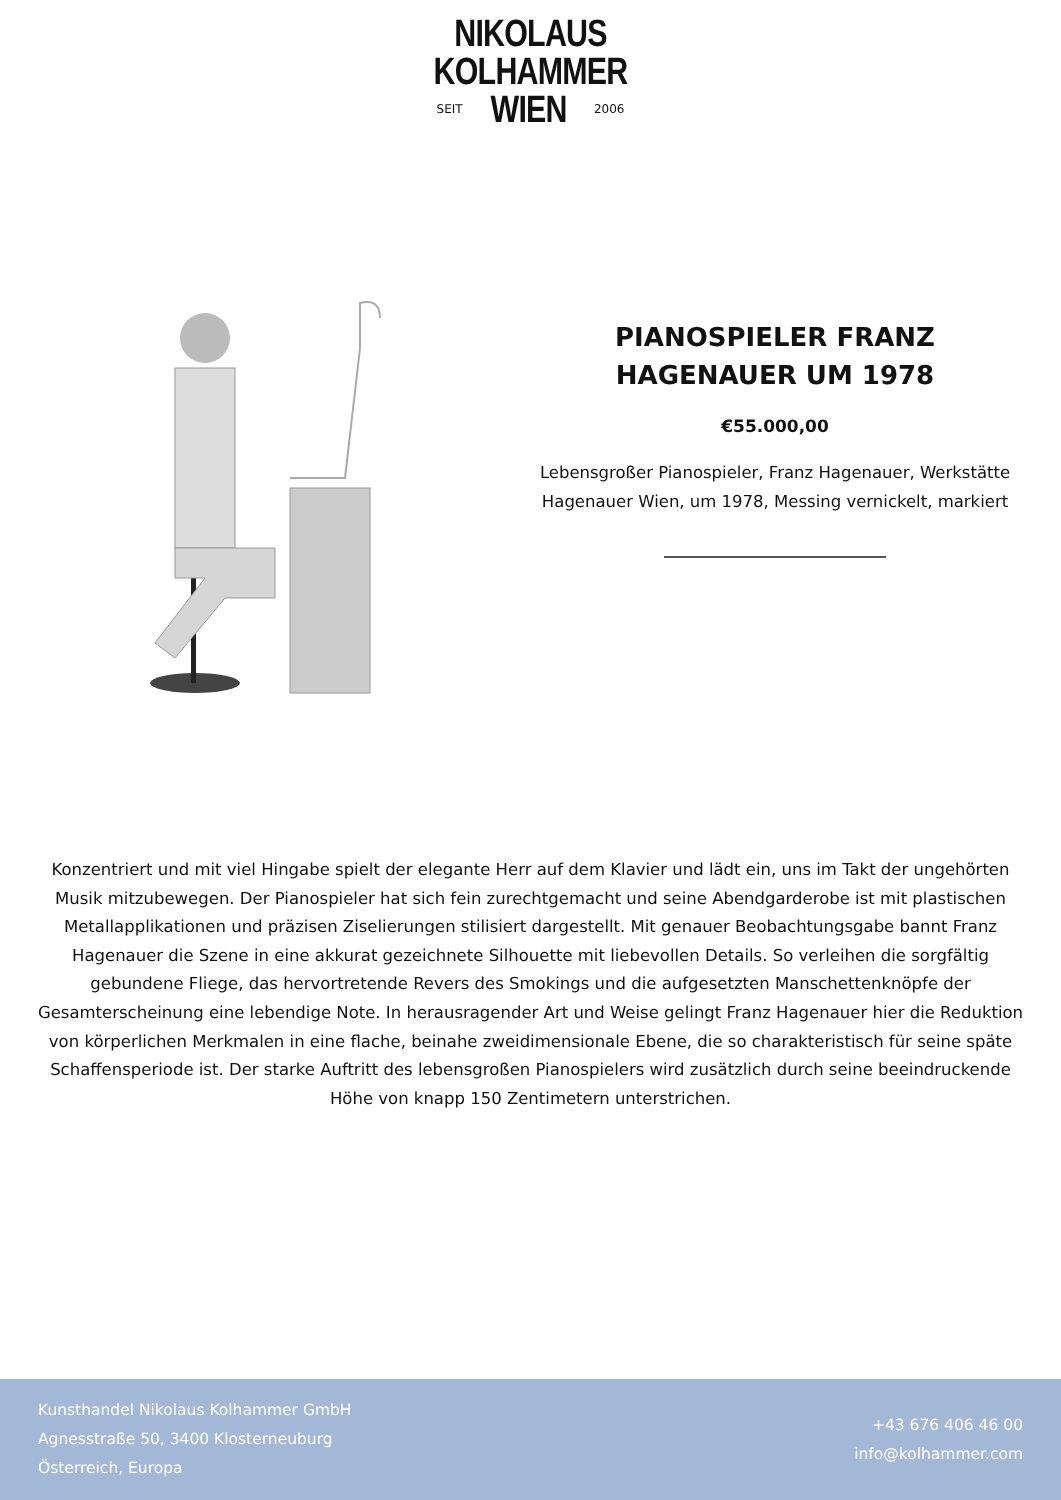NIKOLAUS
KOLHAMMER
SEIT WIEN 2006
PIANOSPIELER FRANZ HAGENAUER UM 1978
€55.000,00
Lebensgroßer Pianospieler, Franz Hagenauer, Werkstätte Hagenauer Wien, um 1978, Messing vernickelt, markiert
Konzentriert und mit viel Hingabe spielt der elegante Herr auf dem Klavier und lädt ein, uns im Takt der ungehörten Musik mitzubewegen. Der Pianospieler hat sich fein zurechtgemacht und seine Abendgarderobe ist mit plastischen Metallapplikationen und präzisen Ziselierungen stilisiert dargestellt. Mit genauer Beobachtungsgabe bannt Franz Hagenauer die Szene in eine akkurat gezeichnete Silhouette mit liebevollen Details. So verleihen die sorgfältig gebundene Fliege, das hervortretende Revers des Smokings und die aufgesetzten Manschettenknöpfe der Gesamterscheinung eine lebendige Note. In herausragender Art und Weise gelingt Franz Hagenauer hier die Reduktion von körperlichen Merkmalen in eine flache, beinahe zweidimensionale Ebene, die so charakteristisch für seine späte Schaffensperiode ist. Der starke Auftritt des lebensgroßen Pianospielers wird zusätzlich durch seine beeindruckende Höhe von knapp 150 Zentimetern unterstrichen.
Kunsthandel Nikolaus Kolhammer GmbH
Agnesstraße 50, 3400 Klosterneuburg
Österreich, Europa
+43 676 406 46 00
info@kolhammer.com